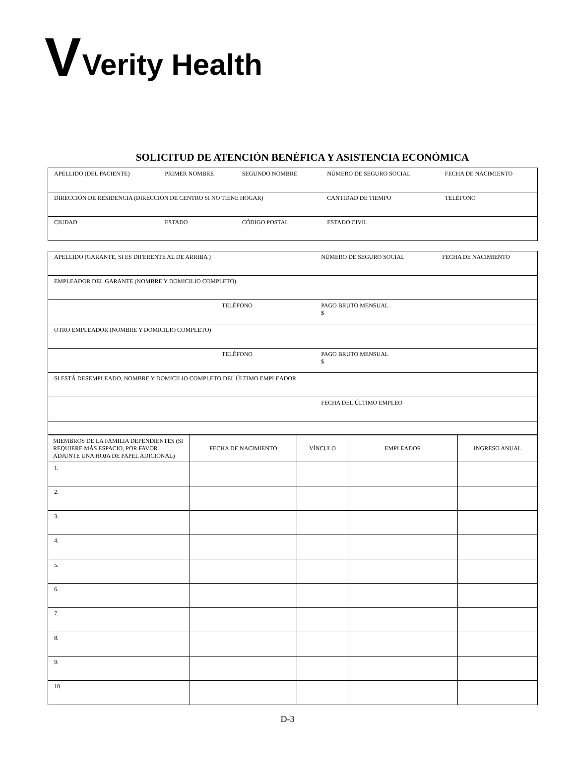V Verity Health
SOLICITUD DE ATENCIÓN BENÉFICA Y ASISTENCIA ECONÓMICA
| APELLIDO (DEL PACIENTE) | PRIMER NOMBRE | SEGUNDO NOMBRE | NÚMERO DE SEGURO SOCIAL | FECHA DE NACIMIENTO |
| DIRECCIÓN DE RESIDENCIA (DIRECCIÓN DE CENTRO SI NO TIENE HOGAR) | | | CANTIDAD DE TIEMPO | TELÉFONO |
| CIUDAD | ESTADO | CÓDIGO POSTAL | ESTADO CIVIL | |
| APELLIDO (GARANTE, SI ES DIFERENTE AL DE ARRIBA ) | NÚMERO DE SEGURO SOCIAL | FECHA DE NACIMIENTO |
| EMPLEADOR DEL GARANTE (NOMBRE Y DOMICILIO COMPLETO) | | |
| TELÉFONO | PAGO BRUTO MENSUAL $ | |
| OTRO EMPLEADOR (NOMBRE Y DOMICILIO COMPLETO) | | |
| TELÉFONO | PAGO BRUTO MENSUAL $ | |
| SI ESTÁ DESEMPLEADO, NOMBRE Y DOMICILIO COMPLETO DEL ÚLTIMO EMPLEADOR | | |
| | FECHA DEL ÚLTIMO EMPLEO | |
| MIEMBROS DE LA FAMILIA DEPENDIENTES (SI REQUIERE MÁS ESPACIO, POR FAVOR ADJUNTE UNA HOJA DE PAPEL ADICIONAL) | FECHA DE NACIMIENTO | VÍNCULO | EMPLEADOR | INGRESO ANUAL |
| --- | --- | --- | --- | --- |
| 1. | | | | |
| 2. | | | | |
| 3. | | | | |
| 4. | | | | |
| 5. | | | | |
| 6. | | | | |
| 7. | | | | |
| 8. | | | | |
| 9. | | | | |
| 10. | | | | |
D-3